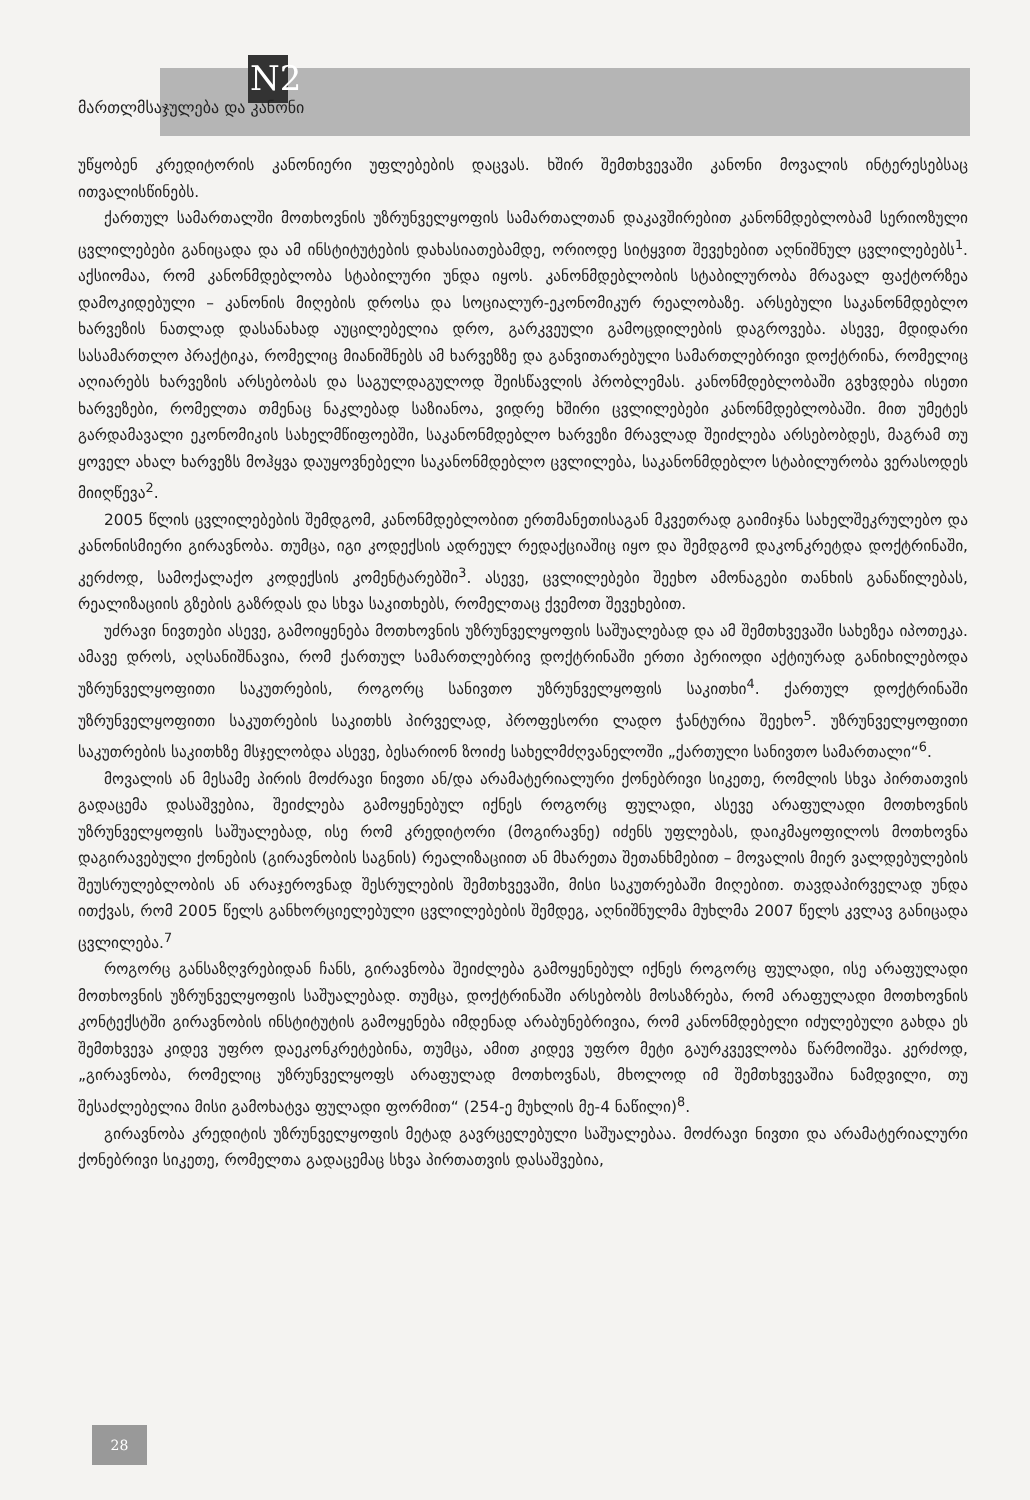N2
მართლმსაჯულება და კანონი
უწყობენ კრედიტორის კანონიერი უფლებების დაცვას. ხშირ შემთხვევაში კანონი მოვალის ინტერესებსაც ითვალისწინებს.
ქართულ სამართალში მოთხოვნის უზრუნველყოფის სამართალთან დაკავშირებით კანონმდებლობამ სერიოზული ცვლილებები განიცადა და ამ ინსტიტუტების დახასიათებამდე, ორიოდე სიტყვით შევეხებით აღნიშნულ ცვლილებებს<sup>1</sup>. აქსიომაა, რომ კანონმდებლობა სტაბილური უნდა იყოს. კანონმდებლობის სტაბილურობა მრავალ ფაქტორზეა დამოკიდებული – კანონის მიღების დროსა და სოციალურ-ეკონომიკურ რეალობაზე. არსებული საკანონმდებლო ხარვეზის ნათლად დასანახად აუცილებელია დრო, გარკვეული გამოცდილების დაგროვება. ასევე, მდიდარი სასამართლო პრაქტიკა, რომელიც მიანიშნებს ამ ხარვეზზე და განვითარებული სამართლებრივი დოქტრინა, რომელიც აღიარებს ხარვეზის არსებობას და საგულდაგულოდ შეისწავლის პრობლემას. კანონმდებლობაში გვხვდება ისეთი ხარვეზები, რომელთა თმენაც ნაკლებად საზიანოა, ვიდრე ხშირი ცვლილებები კანონმდებლობაში. მით უმეტეს გარდამავალი ეკონომიკის სახელმწიფოებში, საკანონმდებლო ხარვეზი მრავლად შეიძლება არსებობდეს, მაგრამ თუ ყოველ ახალ ხარვეზს მოჰყვა დაუყოვნებელი საკანონმდებლო ცვლილება, საკანონმდებლო სტაბილურობა ვერასოდეს მიიღწევა<sup>2</sup>.
2005 წლის ცვლილებების შემდგომ, კანონმდებლობით ერთმანეთისაგან მკვეთრად გაიმიჯნა სახელშეკრულებო და კანონისმიერი გირავნობა. თუმცა, იგი კოდექსის ადრეულ რედაქციაშიც იყო და შემდგომ დაკონკრეტდა დოქტრინაში, კერძოდ, სამოქალაქო კოდექსის კომენტარებში<sup>3</sup>. ასევე, ცვლილებები შეეხო ამონაგები თანხის განაწილებას, რეალიზაციის გზების გაზრდას და სხვა საკითხებს, რომელთაც ქვემოთ შევეხებით.
უძრავი ნივთები ასევე, გამოიყენება მოთხოვნის უზრუნველყოფის საშუალებად და ამ შემთხვევაში სახეზეა იპოთეკა. ამავე დროს, აღსანიშნავია, რომ ქართულ სამართლებრივ დოქტრინაში ერთი პერიოდი აქტიურად განიხილებოდა უზრუნველყოფითი საკუთრების, როგორც სანივთო უზრუნველყოფის საკითხი<sup>4</sup>. ქართულ დოქტრინაში უზრუნველყოფითი საკუთრების საკითხს პირველად, პროფესორი ლადო ჭანტურია შეეხო<sup>5</sup>. უზრუნველყოფითი საკუთრების საკითხზე მსჯელობდა ასევე, ბესარიონ ზოიძე სახელმძღვანელოში „ქართული სანივთო სამართალი“<sup>6</sup>.
მოვალის ან მესამე პირის მოძრავი ნივთი ან/და არამატერიალური ქონებრივი სიკეთე, რომლის სხვა პირთათვის გადაცემა დასაშვებია, შეიძლება გამოყენებულ იქნეს როგორც ფულადი, ასევე არაფულადი მოთხოვნის უზრუნველყოფის საშუალებად, ისე რომ კრედიტორი (მოგირავნე) იძენს უფლებას, დაიკმაყოფილოს მოთხოვნა დაგირავებული ქონების (გირავნობის საგნის) რეალიზაციით ან მხარეთა შეთანხმებით – მოვალის მიერ ვალდებულების შეუსრულებლობის ან არაჯეროვნად შესრულების შემთხვევაში, მისი საკუთრებაში მიღებით. თავდაპირველად უნდა ითქვას, რომ 2005 წელს განხორციელებული ცვლილებების შემდეგ, აღნიშნულმა მუხლმა 2007 წელს კვლავ განიცადა ცვლილება.<sup>7</sup>
როგორც განსაზღვრებიდან ჩანს, გირავნობა შეიძლება გამოყენებულ იქნეს როგორც ფულადი, ისე არაფულადი მოთხოვნის უზრუნველყოფის საშუალებად. თუმცა, დოქტრინაში არსებობს მოსაზრება, რომ არაფულადი მოთხოვნის კონტექსტში გირავნობის ინსტიტუტის გამოყენება იმდენად არაბუნებრივია, რომ კანონმდებელი იძულებული გახდა ეს შემთხვევა კიდევ უფრო დაეკონკრეტებინა, თუმცა, ამით კიდევ უფრო მეტი გაურკვევლობა წარმოიშვა. კერძოდ, „გირავნობა, რომელიც უზრუნველყოფს არაფულად მოთხოვნას, მხოლოდ იმ შემთხვევაშია ნამდვილი, თუ შესაძლებელია მისი გამოხატვა ფულადი ფორმით“ (254-ე მუხლის მე-4 ნაწილი)<sup>8</sup>.
გირავნობა კრედიტის უზრუნველყოფის მეტად გავრცელებული საშუალებაა. მოძრავი ნივთი და არამატერიალური ქონებრივი სიკეთე, რომელთა გადაცემაც სხვა პირთათვის დასაშვებია,
28